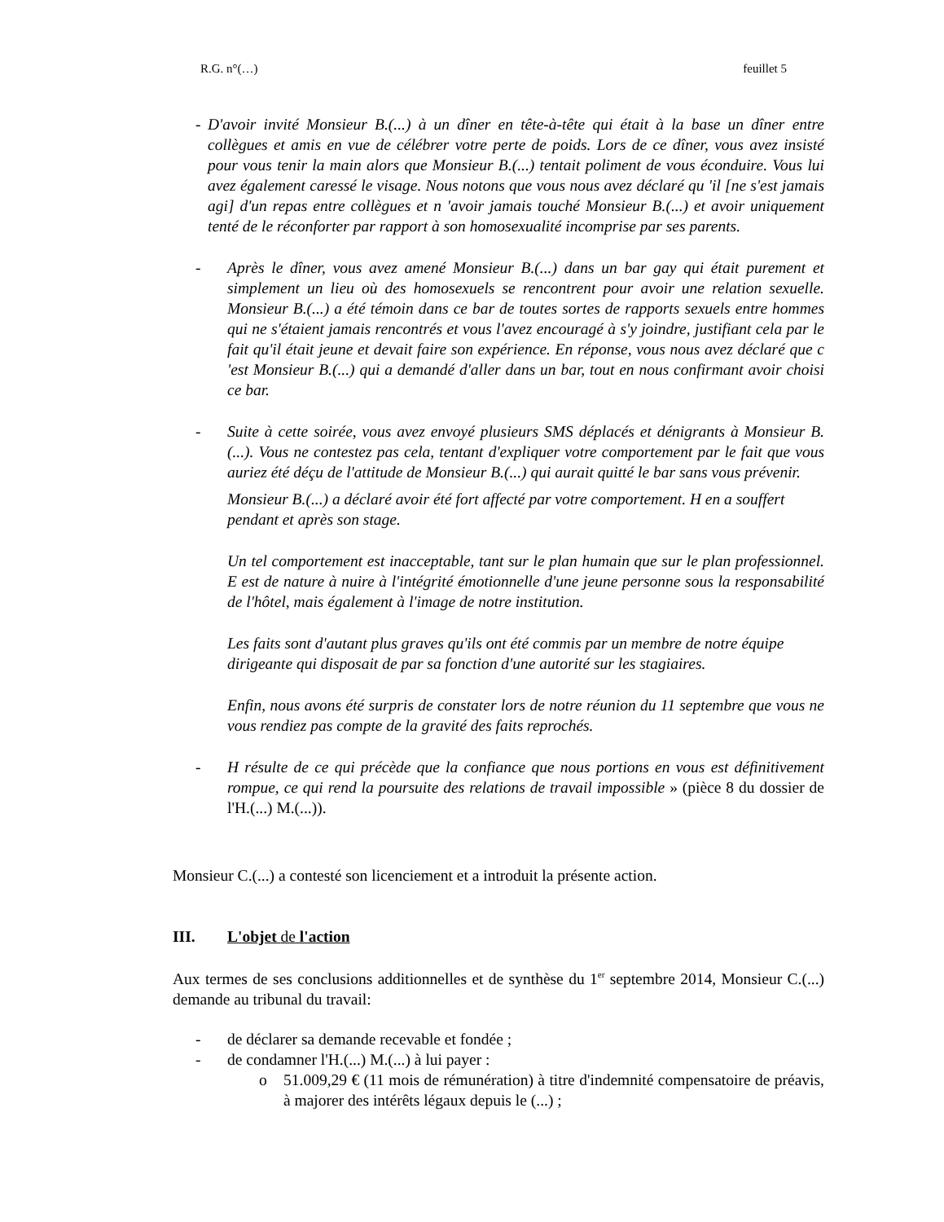R.G. n°(…) feuillet 5
- D'avoir invité Monsieur B.(...) à un dîner en tête-à-tête qui était à la base un dîner entre collègues et amis en vue de célébrer votre perte de poids. Lors de ce dîner, vous avez insisté pour vous tenir la main alors que Monsieur B.(...) tentait poliment de vous éconduire. Vous lui avez également caressé le visage. Nous notons que vous nous avez déclaré qu 'il [ne s'est jamais agi] d'un repas entre collègues et n 'avoir jamais touché Monsieur B.(...) et avoir uniquement tenté de le réconforter par rapport à son homosexualité incomprise par ses parents.
- Après le dîner, vous avez amené Monsieur B.(...) dans un bar gay qui était purement et simplement un lieu où des homosexuels se rencontrent pour avoir une relation sexuelle. Monsieur B.(...) a été témoin dans ce bar de toutes sortes de rapports sexuels entre hommes qui ne s'étaient jamais rencontrés et vous l'avez encouragé à s'y joindre, justifiant cela par le fait qu'il était jeune et devait faire son expérience. En réponse, vous nous avez déclaré que c 'est Monsieur B.(...) qui a demandé d'aller dans un bar, tout en nous confirmant avoir choisi ce bar.
- Suite à cette soirée, vous avez envoyé plusieurs SMS déplacés et dénigrants à Monsieur B.(...). Vous ne contestez pas cela, tentant d'expliquer votre comportement par le fait que vous auriez été déçu de l'attitude de Monsieur B.(...) qui aurait quitté le bar sans vous prévenir.
Monsieur B.(...) a déclaré avoir été fort affecté par votre comportement. H en a souffert pendant et après son stage.
Un tel comportement est inacceptable, tant sur le plan humain que sur le plan professionnel. E est de nature à nuire à l'intégrité émotionnelle d'une jeune personne sous la responsabilité de l'hôtel, mais également à l'image de notre institution.
Les faits sont d'autant plus graves qu'ils ont été commis par un membre de notre équipe dirigeante qui disposait de par sa fonction d'une autorité sur les stagiaires.
Enfin, nous avons été surpris de constater lors de notre réunion du 11 septembre que vous ne vous rendiez pas compte de la gravité des faits reprochés.
- H résulte de ce qui précède que la confiance que nous portions en vous est définitivement rompue, ce qui rend la poursuite des relations de travail impossible » (pièce 8 du dossier de l'H.(...) M.(...)).
Monsieur C.(...) a contesté son licenciement et a introduit la présente action.
III. L'objet de l'action
Aux termes de ses conclusions additionnelles et de synthèse du 1<sup>er</sup> septembre 2014, Monsieur C.(...) demande au tribunal du travail:
- de déclarer sa demande recevable et fondée ;
- de condamner l'H.(...) M.(...) à lui payer :
o 51.009,29 € (11 mois de rémunération) à titre d'indemnité compensatoire de préavis, à majorer des intérêts légaux depuis le (...) ;